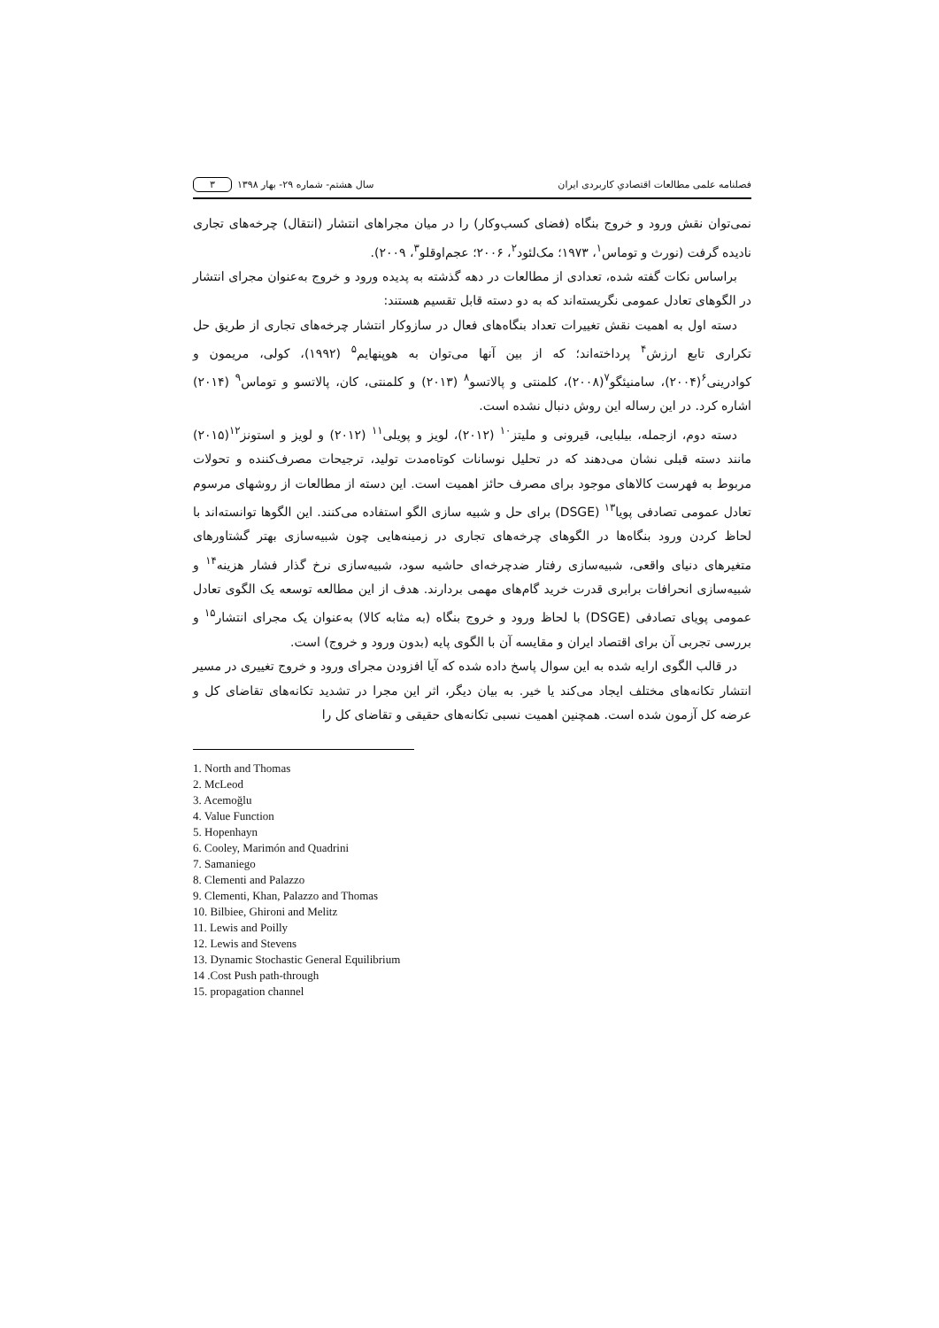فصلنامه علمی مطالعات اقتصادیِ کاربردی ایران سال هشتم- شماره ۲۹- بهار ۱۳۹۸ ۳
نمی‌توان نقش ورود و خروج بنگاه (فضای کسب‌وکار) را در میان مجراهای انتشار (انتقال) چرخه‌های تجاری نادیده گرفت (نورث و توماس<sup>۱</sup>، ۱۹۷۳؛ مک‌لئود<sup>۲</sup>، ۲۰۰۶؛ عجم‌اوقلو<sup>۳</sup>، ۲۰۰۹).
براساس نکات گفته شده، تعدادی از مطالعات در دهه گذشته به پدیده ورود و خروج به‌عنوان مجرای انتشار در الگوهای تعادل عمومی نگریسته‌اند که به دو دسته قابل تقسیم هستند:
دسته اول به اهمیت نقش تغییرات تعداد بنگاه‌های فعال در سازوکار انتشار چرخه‌های تجاری از طریق حل تکراری تابع ارزش<sup>۴</sup> پرداخته‌اند؛ که از بین آنها می‌توان به هوپنهایم<sup>۵</sup> (۱۹۹۲)، کولی، مریمون و کوادرینی<sup>۶</sup>(۲۰۰۴)، سامنیئگو<sup>۷</sup>(۲۰۰۸)، کلمنتی و پالاتسو<sup>۸</sup> (۲۰۱۳) و کلمنتی، کان، پالاتسو و توماس<sup>۹</sup> (۲۰۱۴) اشاره کرد. در این رساله این روش دنبال نشده است.
دسته دوم، ازجمله، بیلبایی، قیرونی و ملیتز<sup>۱۰</sup> (۲۰۱۲)، لویز و پویلی<sup>۱۱</sup> (۲۰۱۲) و لویز و استونز<sup>۱۲</sup>(۲۰۱۵) مانند دسته قبلی نشان می‌دهند که در تحلیل نوسانات کوتاه‌مدت تولید، ترجیحات مصرف‌کننده و تحولات مربوط به فهرست کالاهای موجود برای مصرف حائز اهمیت است. این دسته از مطالعات از روشهای مرسوم تعادل عمومی تصادفی پویا<sup>۱۳</sup> (DSGE) برای حل و شبیه سازی الگو استفاده می‌کنند. این الگوها توانسته‌اند با لحاظ کردن ورود بنگاه‌ها در الگوهای چرخه‌های تجاری در زمینه‌هایی چون شبیه‌سازی بهتر گشتاورهای متغیرهای دنیای واقعی، شبیه‌سازی رفتار ضدچرخه‌ای حاشیه سود، شبیه‌سازی نرخ گذار فشار هزینه<sup>۱۴</sup> و شبیه‌سازی انحرافات برابری قدرت خرید گام‌های مهمی بردارند. هدف از این مطالعه توسعه یک الگوی تعادل عمومی پویای تصادفی (DSGE) با لحاظ ورود و خروج بنگاه (به مثابه کالا) به‌عنوان یک مجرای انتشار<sup>۱۵</sup> و بررسی تجربی آن برای اقتصاد ایران و مقایسه آن با الگوی پایه (بدون ورود و خروج) است.
در قالب الگوی ارایه شده به این سوال پاسخ داده شده که آیا افزودن مجرای ورود و خروج تغییری در مسیر انتشار تکانه‌های مختلف ایجاد می‌کند یا خیر. به بیان دیگر، اثر این مجرا در تشدید تکانه‌های تقاضای کل و عرضه کل آزمون شده است. همچنین اهمیت نسبی تکانه‌های حقیقی و تقاضای کل را
1. North and Thomas
2. McLeod
3. Acemoğlu
4. Value Function
5. Hopenhayn
6. Cooley, Marimón and Quadrini
7. Samaniego
8. Clementi and Palazzo
9. Clementi, Khan, Palazzo and Thomas
10. Bilbiee, Ghironi and Melitz
11. Lewis and Poilly
12. Lewis and Stevens
13. Dynamic Stochastic General Equilibrium
14 .Cost Push path-through
15. propagation channel